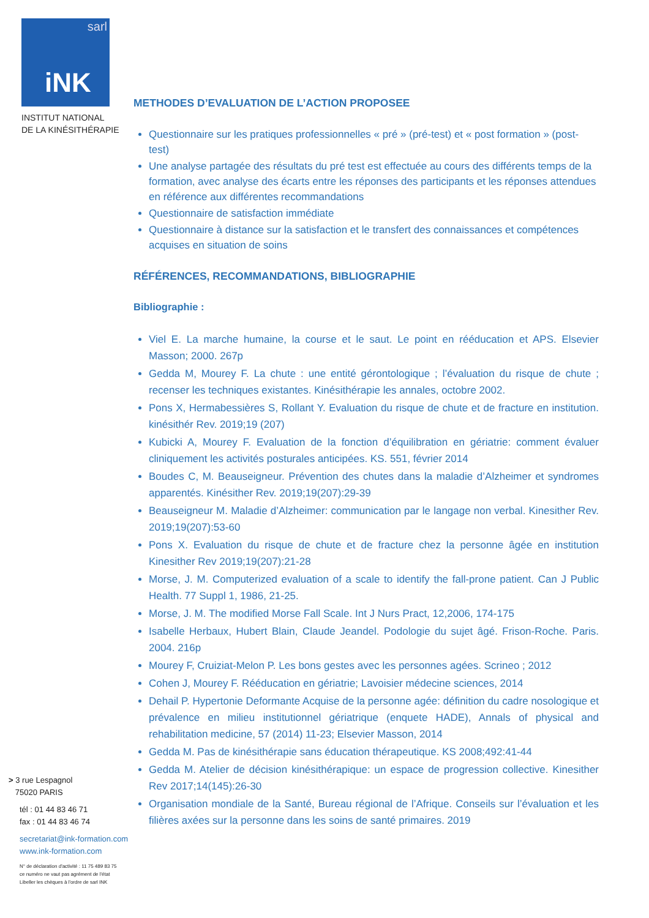sarl
iNK
INSTITUT NATIONAL
DE LA KINÉSITHÉRAPIE
> 3 rue Lespagnol
75020 PARIS
tél : 01 44 83 46 71
fax : 01 44 83 46 74
secretariat@ink-formation.com
www.ink-formation.com
N° de déclaration d'activité : 11 75 489 83 75
ce numéro ne vaut pas agrément de l'état
Libeller les chèques à l'ordre de sarl INK
METHODES D’EVALUATION DE L’ACTION PROPOSEE
Questionnaire sur les pratiques professionnelles « pré » (pré-test) et « post formation » (post-test)
Une analyse partagée des résultats du pré test est effectuée au cours des différents temps de la formation, avec analyse des écarts entre les réponses des participants et les réponses attendues en référence aux différentes recommandations
Questionnaire de satisfaction immédiate
Questionnaire à distance sur la satisfaction et le transfert des connaissances et compétences acquises en situation de soins
RÉFÉRENCES, RECOMMANDATIONS, BIBLIOGRAPHIE
Bibliographie :
Viel E. La marche humaine, la course et le saut. Le point en rééducation et APS. Elsevier Masson; 2000. 267p
Gedda M, Mourey F. La chute : une entité gérontologique ; l’évaluation du risque de chute ; recenser les techniques existantes. Kinésithérapie les annales, octobre 2002.
Pons X, Hermabessières S, Rollant Y. Evaluation du risque de chute et de fracture en institution. kinésithér Rev. 2019;19 (207)
Kubicki A, Mourey F. Evaluation de la fonction d’équilibration en gériatrie: comment évaluer cliniquement les activités posturales anticipées. KS. 551, février 2014
Boudes C, M. Beauseigneur. Prévention des chutes dans la maladie d’Alzheimer et syndromes apparentés. Kinésither Rev. 2019;19(207):29-39
Beauseigneur M. Maladie d’Alzheimer: communication par le langage non verbal. Kinesither Rev. 2019;19(207):53-60
Pons X. Evaluation du risque de chute et de fracture chez la personne âgée en institution Kinesither Rev 2019;19(207):21-28
Morse, J. M. Computerized evaluation of a scale to identify the fall-prone patient. Can J Public Health. 77 Suppl 1, 1986, 21-25.
Morse, J. M. The modified Morse Fall Scale. Int J Nurs Pract, 12,2006, 174-175
Isabelle Herbaux, Hubert Blain, Claude Jeandel. Podologie du sujet âgé. Frison-Roche. Paris. 2004. 216p
Mourey F, Cruiziat-Melon P. Les bons gestes avec les personnes agées. Scrineo ; 2012
Cohen J, Mourey F. Rééducation en gériatrie; Lavoisier médecine sciences, 2014
Dehail P. Hypertonie Deformante Acquise de la personne agée: définition du cadre nosologique et prévalence en milieu institutionnel gériatrique (enquete HADE), Annals of physical and rehabilitation medicine, 57 (2014) 11-23; Elsevier Masson, 2014
Gedda M. Pas de kinésithérapie sans éducation thérapeutique. KS 2008;492:41-44
Gedda M. Atelier de décision kinésithérapique: un espace de progression collective. Kinesither Rev 2017;14(145):26-30
Organisation mondiale de la Santé, Bureau régional de l’Afrique. Conseils sur l’évaluation et les filières axées sur la personne dans les soins de santé primaires. 2019